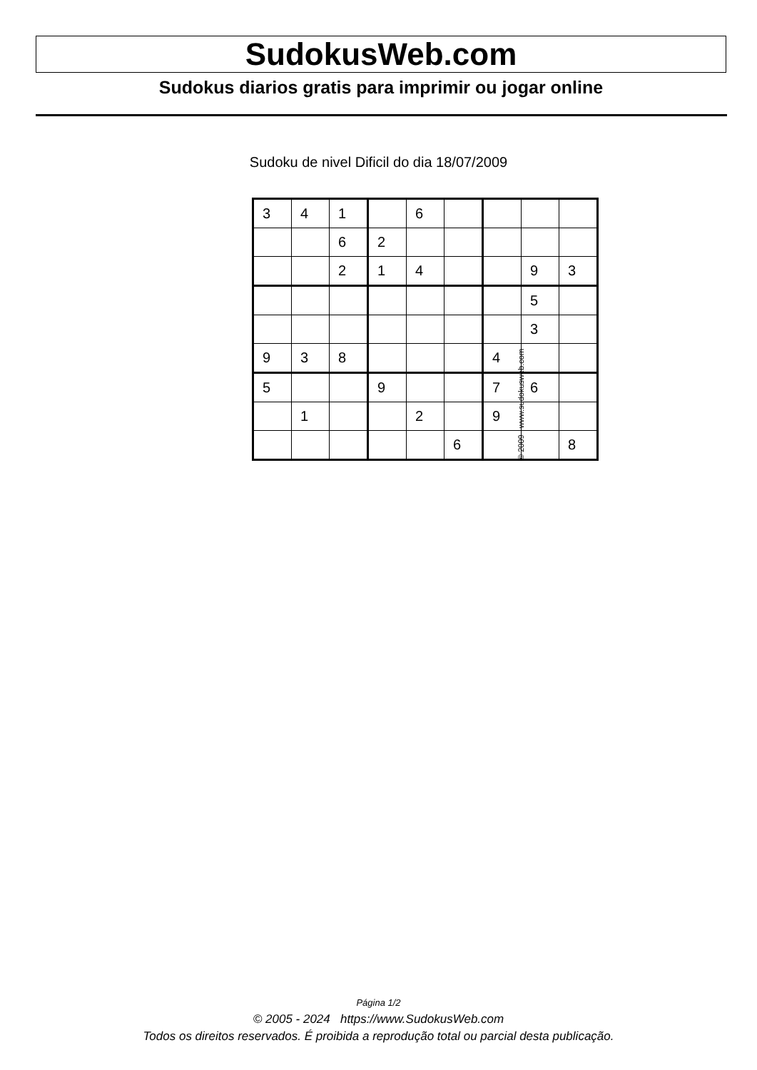SudokusWeb.com
Sudokus diarios gratis para imprimir ou jogar online
Sudoku de nivel Dificil do dia 18/07/2009
| 3 | 4 | 1 | | 6 | | | | |
| | | 6 | 2 | | | | | |
| | | 2 | 1 | 4 | | | 9 | 3 |
| | | | | | | | 5 | |
| | | | | | | | 3 | |
| 9 | 3 | 8 | | | | 4 | | |
| 5 | | | 9 | | | 7 | 6 | |
| | 1 | | | 2 | | 9 | | |
| | | | | | 6 | | | 8 |
© 2009 www.sudokusweb.com
Página 1/2
© 2005 - 2024 https://www.SudokusWeb.com
Todos os direitos reservados. É proibida a reprodução total ou parcial desta publicação.